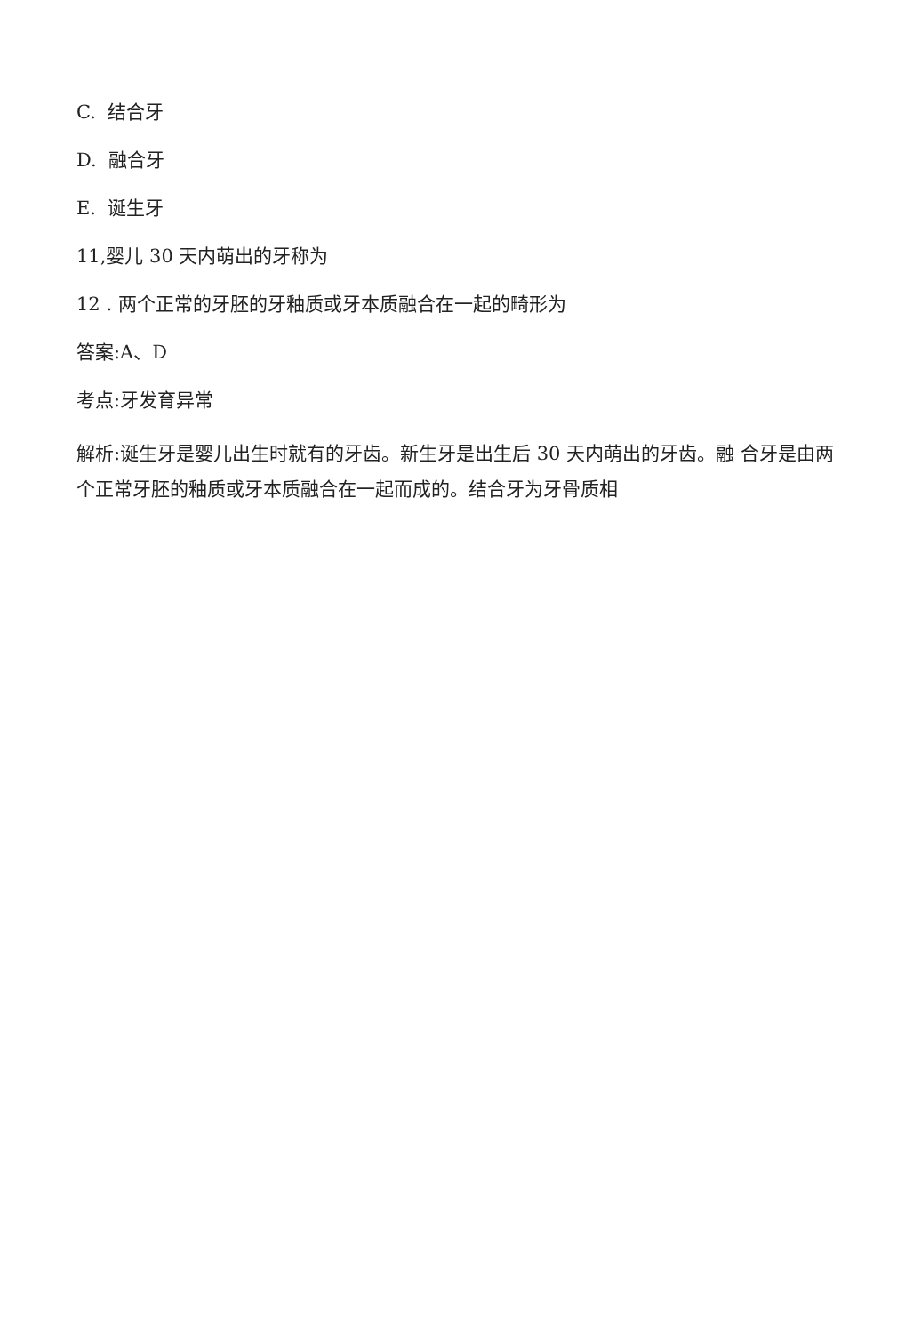C. 结合牙
D. 融合牙
E. 诞生牙
11,婴儿 30 天内萌出的牙称为
12 . 两个正常的牙胚的牙釉质或牙本质融合在一起的畸形为
答案:A、D
考点:牙发育异常
解析:诞生牙是婴儿出生时就有的牙齿。新生牙是出生后 30 天内萌出的牙齿。融 合牙是由两个正常牙胚的釉质或牙本质融合在一起而成的。结合牙为牙骨质相